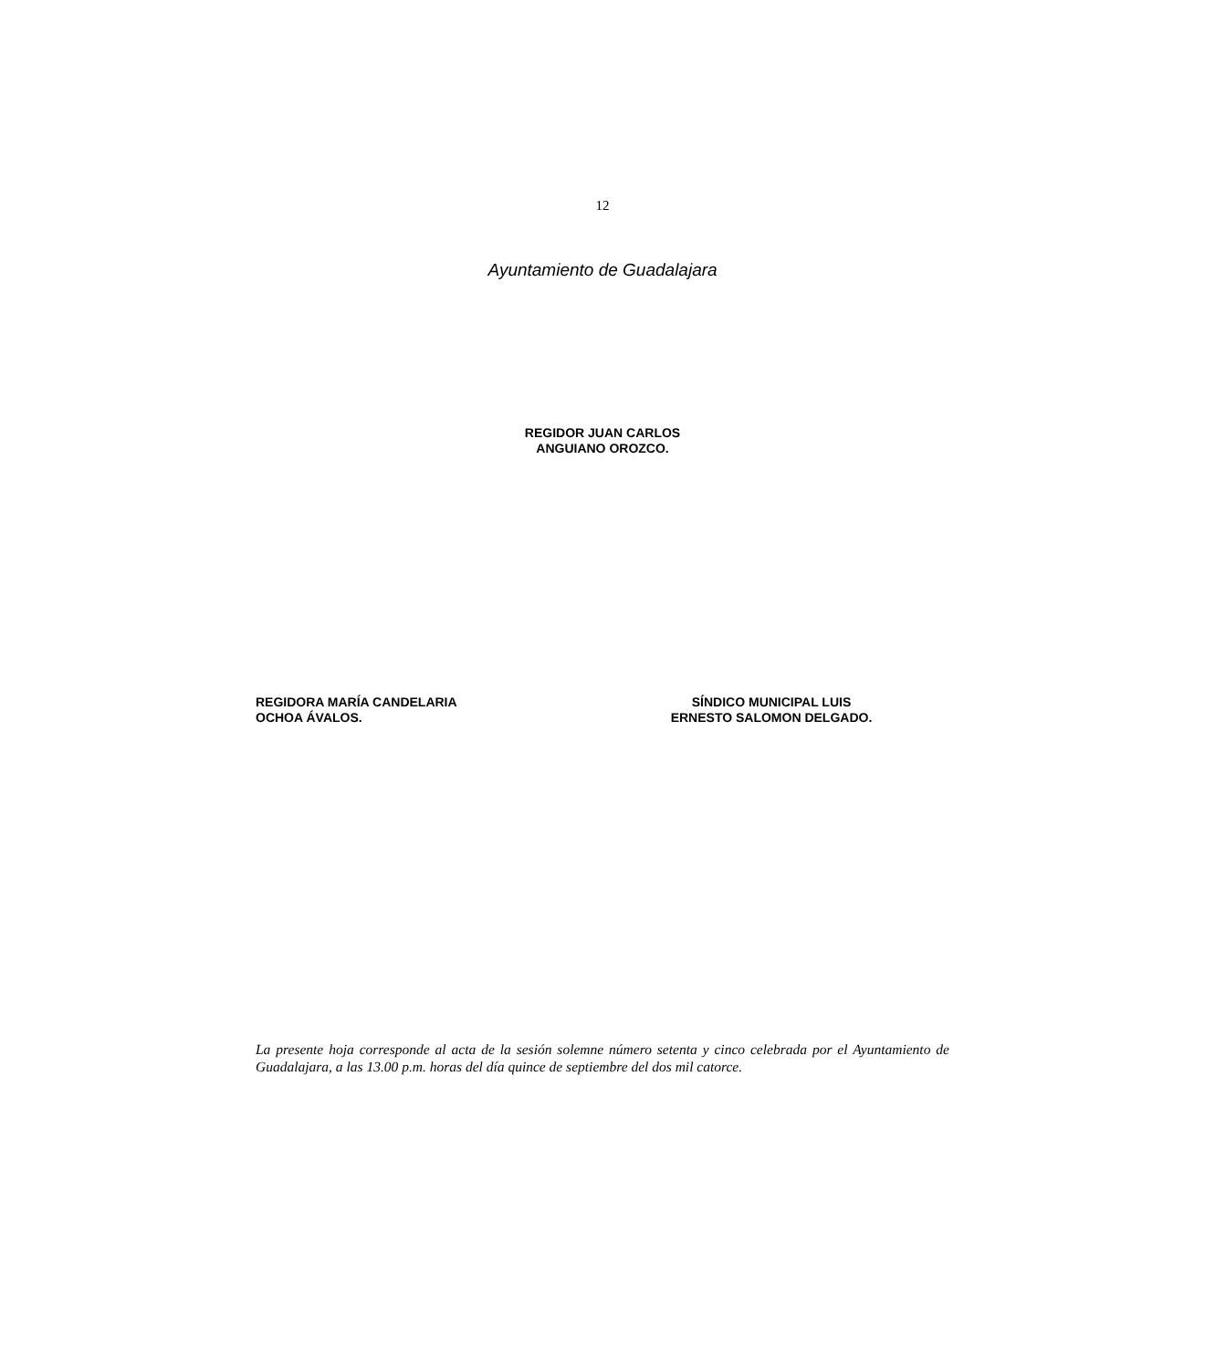12
Ayuntamiento de Guadalajara
REGIDOR JUAN CARLOS
ANGUIANO OROZCO.
REGIDORA MARÍA CANDELARIA
OCHOA ÁVALOS.
SÍNDICO MUNICIPAL LUIS
ERNESTO SALOMON DELGADO.
La presente hoja corresponde al acta de la sesión solemne número setenta y cinco celebrada por el Ayuntamiento de Guadalajara, a las 13.00 p.m. horas del día quince de septiembre del dos mil catorce.